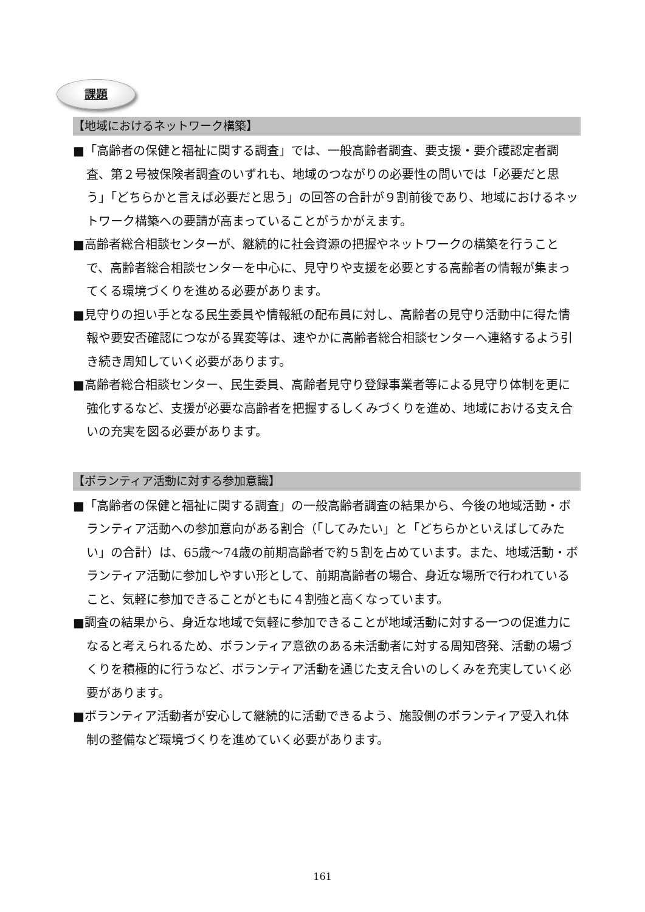課題
【地域におけるネットワーク構築】
■「高齢者の保健と福祉に関する調査」では、一般高齢者調査、要支援・要介護認定者調査、第２号被保険者調査のいずれも、地域のつながりの必要性の問いでは「必要だと思う」「どちらかと言えば必要だと思う」の回答の合計が９割前後であり、地域におけるネットワーク構築への要請が高まっていることがうかがえます。
■高齢者総合相談センターが、継続的に社会資源の把握やネットワークの構築を行うことで、高齢者総合相談センターを中心に、見守りや支援を必要とする高齢者の情報が集まってくる環境づくりを進める必要があります。
■見守りの担い手となる民生委員や情報紙の配布員に対し、高齢者の見守り活動中に得た情報や要安否確認につながる異変等は、速やかに高齢者総合相談センターへ連絡するよう引き続き周知していく必要があります。
■高齢者総合相談センター、民生委員、高齢者見守り登録事業者等による見守り体制を更に強化するなど、支援が必要な高齢者を把握するしくみづくりを進め、地域における支え合いの充実を図る必要があります。
【ボランティア活動に対する参加意識】
■「高齢者の保健と福祉に関する調査」の一般高齢者調査の結果から、今後の地域活動・ボランティア活動への参加意向がある割合（「してみたい」と「どちらかといえばしてみたい」の合計）は、65歳～74歳の前期高齢者で約５割を占めています。また、地域活動・ボランティア活動に参加しやすい形として、前期高齢者の場合、身近な場所で行われていること、気軽に参加できることがともに４割強と高くなっています。
■調査の結果から、身近な地域で気軽に参加できることが地域活動に対する一つの促進力になると考えられるため、ボランティア意欲のある未活動者に対する周知啓発、活動の場づくりを積極的に行うなど、ボランティア活動を通じた支え合いのしくみを充実していく必要があります。
■ボランティア活動者が安心して継続的に活動できるよう、施設側のボランティア受入れ体制の整備など環境づくりを進めていく必要があります。
161